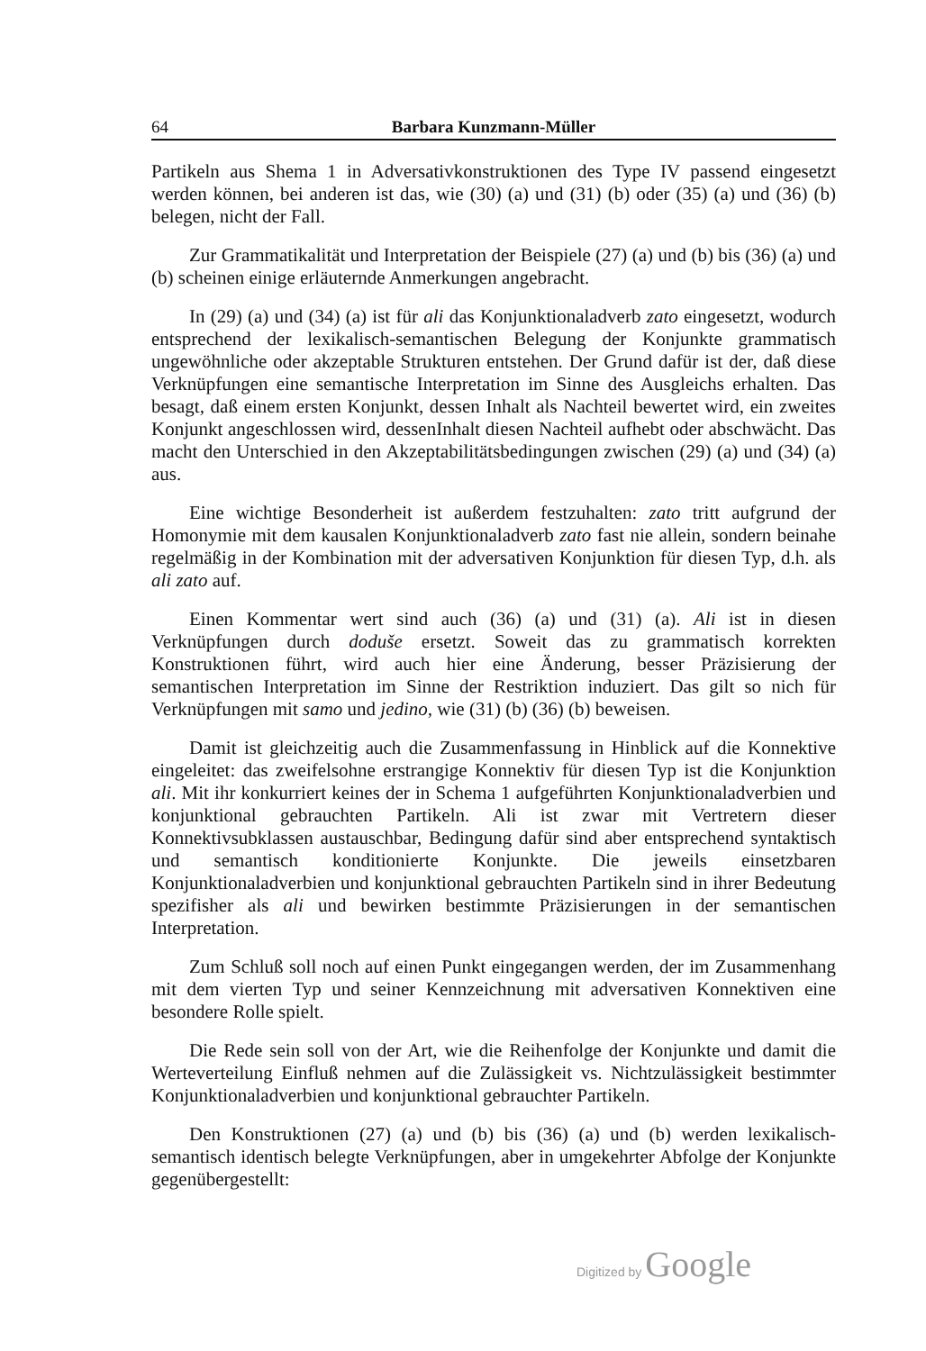64 Barbara Kunzmann-Müller
Partikeln aus Shema 1 in Adversativkonstruktionen des Type IV passend eingesetzt werden können, bei anderen ist das, wie (30) (a) und (31) (b) oder (35) (a) und (36) (b) belegen, nicht der Fall.
Zur Grammatikalität und Interpretation der Beispiele (27) (a) und (b) bis (36) (a) und (b) scheinen einige erläuternde Anmerkungen angebracht.
In (29) (a) und (34) (a) ist für ali das Konjunktionaladverb zato eingesetzt, wodurch entsprechend der lexikalisch-semantischen Belegung der Konjunkte grammatisch ungewöhnliche oder akzeptable Strukturen entstehen. Der Grund dafür ist der, daß diese Verknüpfungen eine semantische Interpretation im Sinne des Ausgleichs erhalten. Das besagt, daß einem ersten Konjunkt, dessen Inhalt als Nachteil bewertet wird, ein zweites Konjunkt angeschlossen wird, dessenInhalt diesen Nachteil aufhebt oder abschwächt. Das macht den Unterschied in den Akzeptabilitätsbedingungen zwischen (29) (a) und (34) (a) aus.
Eine wichtige Besonderheit ist außerdem festzuhalten: zato tritt aufgrund der Homonymie mit dem kausalen Konjunktionaladverb zato fast nie allein, sondern beinahe regelmäßig in der Kombination mit der adversativen Konjunktion für diesen Typ, d.h. als ali zato auf.
Einen Kommentar wert sind auch (36) (a) und (31) (a). Ali ist in diesen Verknüpfungen durch doduše ersetzt. Soweit das zu grammatisch korrekten Konstruktionen führt, wird auch hier eine Änderung, besser Präzisierung der semantischen Interpretation im Sinne der Restriktion induziert. Das gilt so nich für Verknüpfungen mit samo und jedino, wie (31) (b) (36) (b) beweisen.
Damit ist gleichzeitig auch die Zusammenfassung in Hinblick auf die Konnektive eingeleitet: das zweifelsohne erstrangige Konnektiv für diesen Typ ist die Konjunktion ali. Mit ihr konkurriert keines der in Schema 1 aufgeführten Konjunktionaladverbien und konjunktional gebrauchten Partikeln. Ali ist zwar mit Vertretern dieser Konnektivsubklassen austauschbar, Bedingung dafür sind aber entsprechend syntaktisch und semantisch konditionierte Konjunkte. Die jeweils einsetzbaren Konjunktionaladverbien und konjunktional gebrauchten Partikeln sind in ihrer Bedeutung spezifisher als ali und bewirken bestimmte Präzisierungen in der semantischen Interpretation.
Zum Schluß soll noch auf einen Punkt eingegangen werden, der im Zusammenhang mit dem vierten Typ und seiner Kennzeichnung mit adversativen Konnektiven eine besondere Rolle spielt.
Die Rede sein soll von der Art, wie die Reihenfolge der Konjunkte und damit die Werteverteilung Einfluß nehmen auf die Zulässigkeit vs. Nichtzulässigkeit bestimmter Konjunktionaladverbien und konjunktional gebrauchter Partikeln.
Den Konstruktionen (27) (a) und (b) bis (36) (a) und (b) werden lexikalisch-semantisch identisch belegte Verknüpfungen, aber in umgekehrter Abfolge der Konjunkte gegenübergestellt:
Digitized by Google